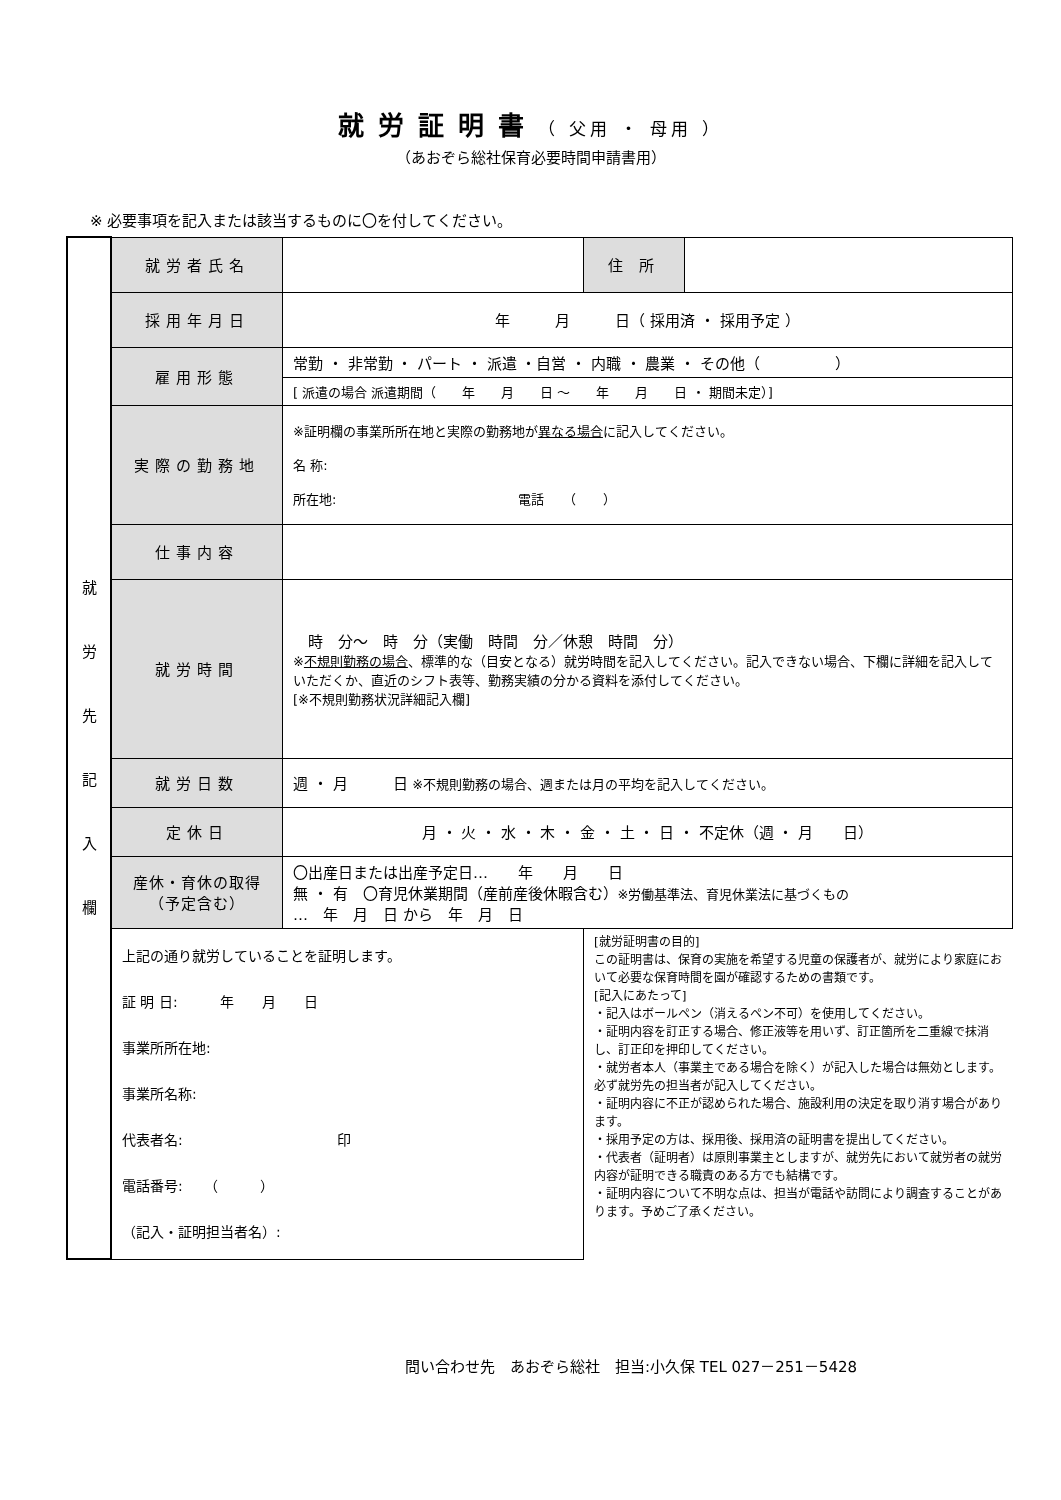就労証明書（ 父用 ・ 母用 ）
（あおぞら総社保育必要時間申請書用）
※ 必要事項を記入または該当するものに〇を付してください。
| 就 労 先 記 入 欄 | 就労者氏名 | | 住 所 | |
| | 採用年月日 | 年 月 日（ 採用済 ・ 採用予定 ） | | |
| | 雇用形態 | 常勤 ・ 非常勤 ・ パート ・ 派遣 ・自営 ・ 内職 ・ 農業 ・ その他（ ） | | |
| | | [ 派遣の場合 派遣期間（ 年 月 日 ～ 年 月 日 ・ 期間未定）] | | |
| | 実際の勤務地 | ※証明欄の事業所所在地と実際の勤務地が 異なる場合 に記入してください。 名 称: 所在地: 電話 （ ） | | |
| | 仕事内容 | | | |
| | 就労時間 | 時 分～ 時 分（実働 時間 分／休憩 時間 分） ※ 不規則勤務の場合 、標準的な（目安となる）就労時間を記入してください。記入できない場合、下欄に詳細を記入していただくか、直近のシフト表等、勤務実績の分かる資料を添付してください。 [※不規則勤務状況詳細記入欄] | | |
| | 就労日数 | 週 ・ 月 日 ※不規則勤務の場合、週または月の平均を記入してください。 | | |
| | 定休日 | 月 ・ 火 ・ 水 ・ 木 ・ 金 ・ 土 ・ 日 ・ 不定休（週 ・ 月 日） | | |
| | 産休・育休の取得 （予定含む） | 〇出産日または出産予定日… 年 月 日 無 ・ 有 〇育児休業期間（産前産後休暇含む） ※労働基準法、育児休業法に基づくもの … 年 月 日 から 年 月 日 | | |
| | 上記の通り就労していることを証明します。 証 明 日: 年 月 日 事業所所在地: 事業所名称: 代表者名: 印 電話番号: （ ） （記入・証明担当者名）: | | [就労証明書の目的] この証明書は、保育の実施を希望する児童の保護者が、就労により家庭において必要な保育時間を園が確認するための書類です。 [記入にあたって] ・記入はボールペン（消えるペン不可）を使用してください。 ・証明内容を訂正する場合、修正液等を用いず、訂正箇所を二重線で抹消し、訂正印を押印してください。 ・就労者本人（事業主である場合を除く）が記入した場合は無効とします。必ず就労先の担当者が記入してください。 ・証明内容に不正が認められた場合、施設利用の決定を取り消す場合があります。 ・採用予定の方は、採用後、採用済の証明書を提出してください。 ・代表者（証明者）は原則事業主としますが、就労先において就労者の就労内容が証明できる職責のある方でも結構です。 ・証明内容について不明な点は、担当が電話や訪問により調査することがあります。予めご了承ください。 | |
問い合わせ先　あおぞら総社　担当:小久保 TEL 027－251－5428